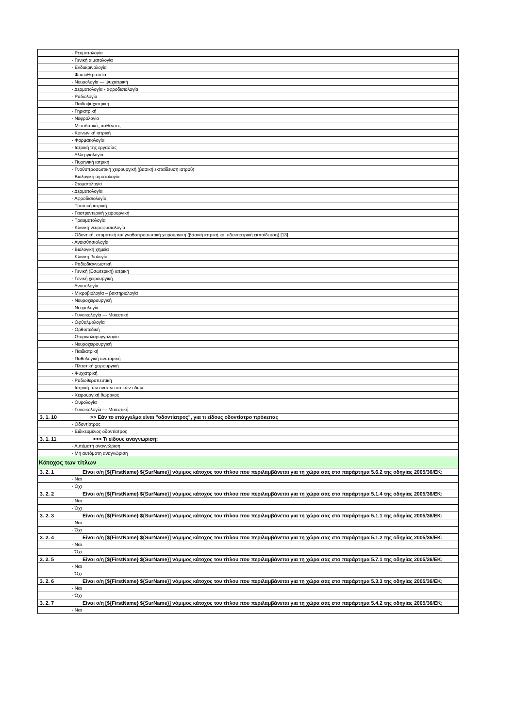| | - Ρευματολογία |
| | - Γενική αιματολογία |
| | - Ενδοκρινολογία |
| | - Φυσιοθεραπεία |
| | - Νευρολογία — ψυχιατρική |
| | - Δερματολογία - αφροδισιολογία |
| | - Ραδιολογία |
| | - Παιδοψυχιατρική |
| | - Γηριατρική |
| | - Νεφρολογία |
| | - Μεταδοτικές ασθένειες |
| | - Κοινωνική ιατρική |
| | - Φαρμακολογία |
| | - Ιατρική της εργασίας |
| | - Αλλεργιολογία |
| | - Πυρηνική ιατρική |
| | - Γναθοπροσωπική χειρουργική (βασική εκπαίδευση ιατρού) |
| | - Βιολογική αιματολογία |
| | - Στοματολογία |
| | - Δερματολογία |
| | - Αφροδισιολογία |
| | - Τροπική ιατρική |
| | - Γαστρεντερική χειρουργική |
| | - Τραυματολογία |
| | - Κλινική νευροφυσιολογία |
| | - Οδοντική, στοματική και γναθοπροσωπική χειρουργική (βασική ιατρική και οδοντιατρική εκπαίδευση) [13] |
| | - Αναισθησιολογία |
| | - Βιολογική χημεία |
| | - Κλινική βιολογία |
| | - Ραδιοδιαγνωστική |
| | - Γενική (Εσωτερική) ιατρική |
| | - Γενική χειρουργική |
| | - Ανοσολογία |
| | - Μικροβιολογία – βακτηριολογία |
| | - Νευροχειρουργική |
| | - Νευρολογία |
| | - Γυναικολογία — Μαιευτική |
| | - Οφθαλμολογία |
| | - Ορθοπεδική |
| | - Ωτορινολαρυγγολογία |
| | - Νευροχειρουργική |
| | - Παιδιατρική |
| | - Παθολογική ανατομική |
| | - Πλαστική χειρουργική |
| | - Ψυχιατρική |
| | - Ραδιοθεραπευτική |
| | - Ιατρική των αναπνευστικών οδών |
| | - Χειρουργική θώρακος |
| | - Ουρολογία |
| | - Γυναικολογία — Μαιευτική |
| 3. 1. 10 | >> Εάν το επάγγελμα είναι "οδοντίατρος", για τι είδους οδοντίατρο πρόκειται; |
| | - Οδοντίατρος |
| | - Ειδικευμένος οδοντίατρος |
| 3. 1. 11 | >>> Τι είδους αναγνώριση; |
| | - Αυτόματη αναγνώριση |
| | - Μη αυτόματη αναγνώριση |
| Κάτοχος των τίτλων | |
| 3. 2. 1 | Είναι ο/η [${FirstName} ${SurName}] νόμιμος κάτοχος του τίτλου που περιλαμβάνεται για τη χώρα σας στο παράρτημα 5.6.2 της οδηγίας 2005/36/ΕΚ; |
| | - Ναι |
| | - Όχι |
| 3. 2. 2 | Είναι ο/η [${FirstName} ${SurName}] νόμιμος κάτοχος του τίτλου που περιλαμβάνεται για τη χώρα σας στο παράρτημα 5.1.4 της οδηγίας 2005/36/ΕΚ; |
| | - Ναι |
| | - Όχι |
| 3. 2. 3 | Είναι ο/η [${FirstName} ${SurName}] νόμιμος κάτοχος του τίτλου που περιλαμβάνεται για τη χώρα σας στο παράρτημα 5.1.1 της οδηγίας 2005/36/ΕΚ; |
| | - Ναι |
| | - Όχι |
| 3. 2. 4 | Είναι ο/η [${FirstName} ${SurName}] νόμιμος κάτοχος του τίτλου που περιλαμβάνεται για τη χώρα σας στο παράρτημα 5.1.2 της οδηγίας 2005/36/ΕΚ; |
| | - Ναι |
| | - Όχι |
| 3. 2. 5 | Είναι ο/η [${FirstName} ${SurName}] νόμιμος κάτοχος του τίτλου που περιλαμβάνεται για τη χώρα σας στο παράρτημα 5.7.1 της οδηγίας 2005/36/ΕΚ; |
| | - Ναι |
| | - Όχι |
| 3. 2. 6 | Είναι ο/η [${FirstName} ${SurName}] νόμιμος κάτοχος του τίτλου που περιλαμβάνεται για τη χώρα σας στο παράρτημα 5.3.3 της οδηγίας 2005/36/ΕΚ; |
| | - Ναι |
| | - Όχι |
| 3. 2. 7 | Είναι ο/η [${FirstName} ${SurName}] νόμιμος κάτοχος του τίτλου που περιλαμβάνεται για τη χώρα σας στο παράρτημα 5.4.2 της οδηγίας 2005/36/ΕΚ; |
| | - Ναι |